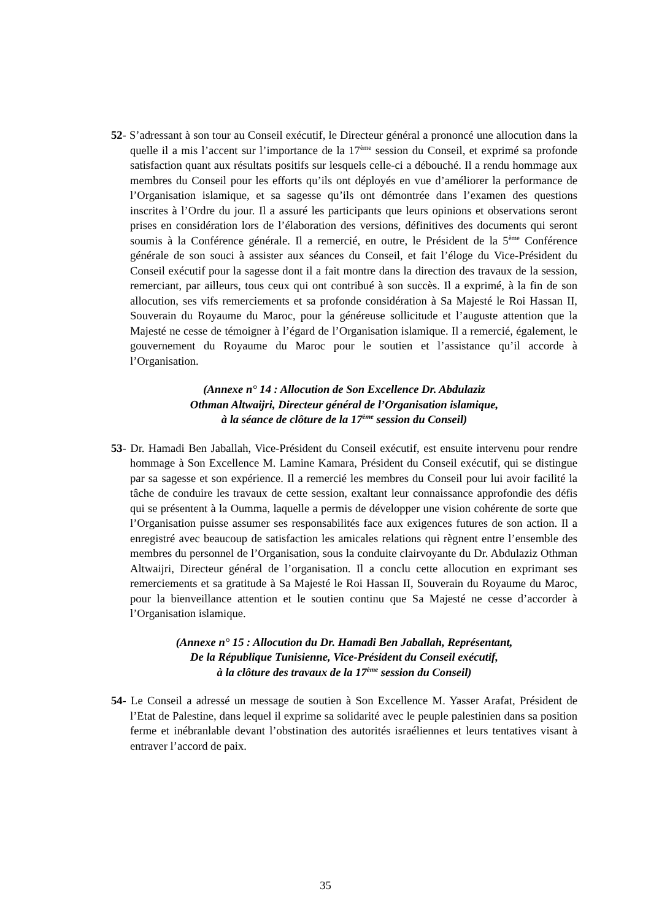52- S’adressant à son tour au Conseil exécutif, le Directeur général a prononcé une allocution dans la quelle il a mis l’accent sur l’importance de la 17<sup>ème</sup> session du Conseil, et exprimé sa profonde satisfaction quant aux résultats positifs sur lesquels celle-ci a débouché. Il a rendu hommage aux membres du Conseil pour les efforts qu’ils ont déployés en vue d’améliorer la performance de l’Organisation islamique, et sa sagesse qu’ils ont démontrée dans l’examen des questions inscrites à l’Ordre du jour. Il a assuré les participants que leurs opinions et observations seront prises en considération lors de l’élaboration des versions, définitives des documents qui seront soumis à la Conférence générale. Il a remercié, en outre, le Président de la 5<sup>ème</sup> Conférence générale de son souci à assister aux séances du Conseil, et fait l’éloge du Vice-Président du Conseil exécutif pour la sagesse dont il a fait montre dans la direction des travaux de la session, remerciant, par ailleurs, tous ceux qui ont contribué à son succès. Il a exprimé, à la fin de son allocution, ses vifs remerciements et sa profonde considération à Sa Majesté le Roi Hassan II, Souverain du Royaume du Maroc, pour la généreuse sollicitude et l’auguste attention que la Majesté ne cesse de témoigner à l’égard de l’Organisation islamique. Il a remercié, également, le gouvernement du Royaume du Maroc pour le soutien et l’assistance qu’il accorde à l’Organisation.
(Annexe n° 14 : Allocution de Son Excellence Dr. Abdulaziz
Othman Altwaijri, Directeur général de l’Organisation islamique,
à la séance de clôture de la 17<sup>ème</sup> session du Conseil)
53- Dr. Hamadi Ben Jaballah, Vice-Président du Conseil exécutif, est ensuite intervenu pour rendre hommage à Son Excellence M. Lamine Kamara, Président du Conseil exécutif, qui se distingue par sa sagesse et son expérience. Il a remercié les membres du Conseil pour lui avoir facilité la tâche de conduire les travaux de cette session, exaltant leur connaissance approfondie des défis qui se présentent à la Oumma, laquelle a permis de développer une vision cohérente de sorte que l’Organisation puisse assumer ses responsabilités face aux exigences futures de son action. Il a enregistré avec beaucoup de satisfaction les amicales relations qui règnent entre l’ensemble des membres du personnel de l’Organisation, sous la conduite clairvoyante du Dr. Abdulaziz Othman Altwaijri, Directeur général de l’organisation. Il a conclu cette allocution en exprimant ses remerciements et sa gratitude à Sa Majesté le Roi Hassan II, Souverain du Royaume du Maroc, pour la bienveillance attention et le soutien continu que Sa Majesté ne cesse d’accorder à l’Organisation islamique.
(Annexe n° 15 : Allocution du Dr. Hamadi Ben Jaballah, Représentant,
De la République Tunisienne, Vice-Président du Conseil exécutif,
à la clôture des travaux de la 17<sup>ème</sup> session du Conseil)
54- Le Conseil a adressé un message de soutien à Son Excellence M. Yasser Arafat, Président de l’Etat de Palestine, dans lequel il exprime sa solidarité avec le peuple palestinien dans sa position ferme et inébranlable devant l’obstination des autorités israéliennes et leurs tentatives visant à entraver l’accord de paix.
35